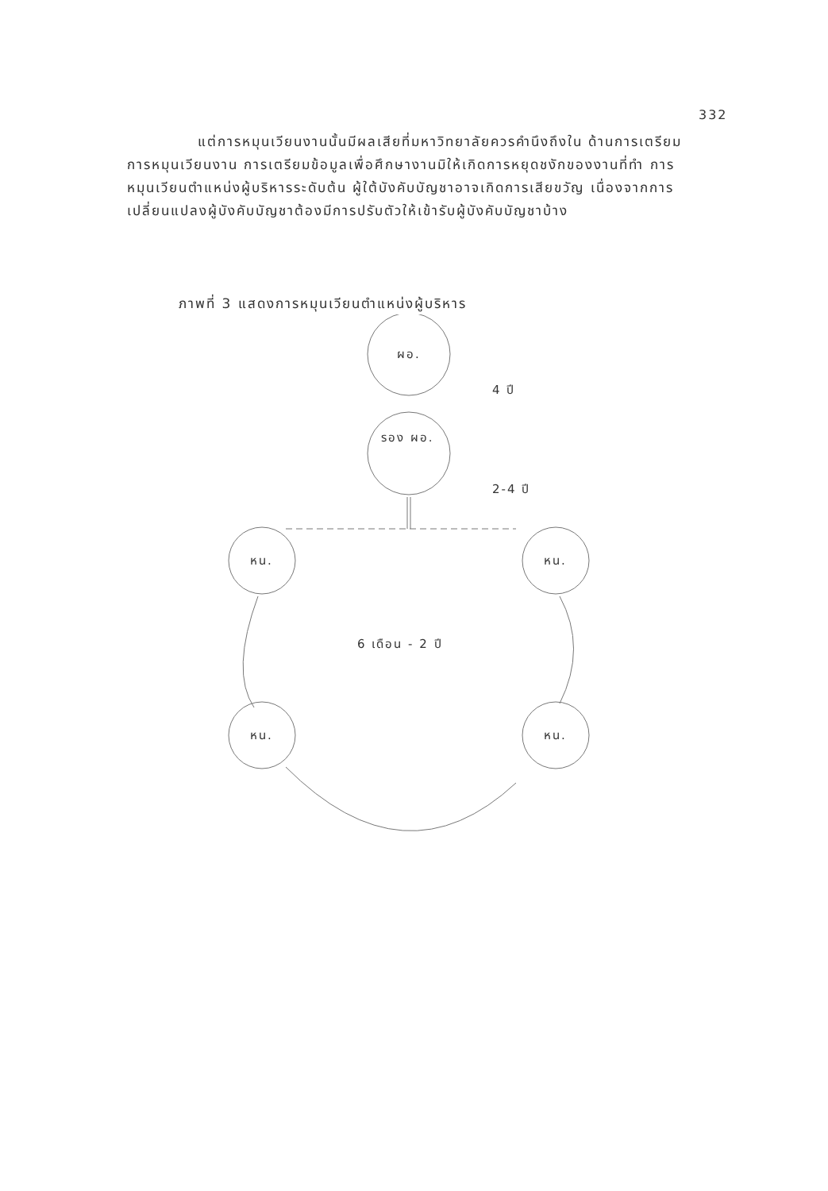332
แต่การหมุนเวียนงานนั้นมีผลเสียที่มหาวิทยาลัยควรคำนึงถึงใน ด้านการเตรียมการหมุนเวียนงาน การเตรียมข้อมูลเพื่อศึกษางานมิให้เกิดการหยุดชงักของงานที่ทำ การหมุนเวียนตำแหน่งผู้บริหารระดับต้น ผู้ใต้บังคับบัญชาอาจเกิดการเสียขวัญ เนื่องจากการเปลี่ยนแปลงผู้บังคับบัญชาต้องมีการปรับตัวให้เข้ารับผู้บังคับบัญชาบ้าง
ภาพที่ 3 แสดงการหมุนเวียนตำแหน่งผู้บริหาร
ผอ.
4 ปี
รอง ผอ.
2-4 ปี
หน.
หน.
6 เดือน - 2 ปี
หน.
หน.